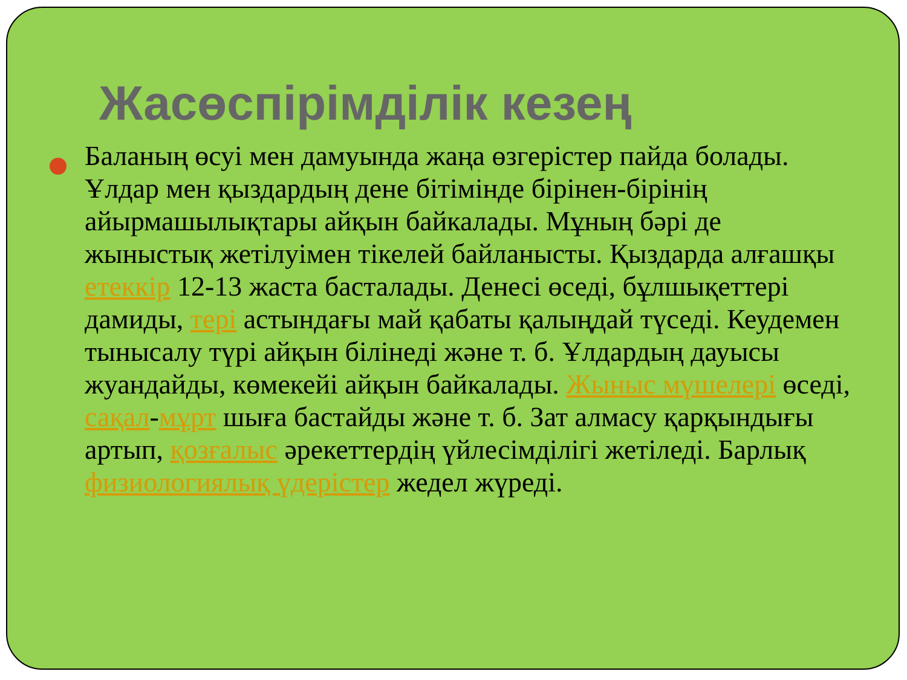Жасөспірімділік кезең
Баланың өсуі мен дамуында жаңа өзгерістер пайда болады. Ұлдар мен қыздардың дене бітімінде бірінен-бірінің айырмашылықтары айқын байкалады. Мұның бәрі де жыныстық жетілуімен тікелей байланысты. Қыздарда алғашқы етеккір 12-13 жаста басталады. Денесі өседі, бұлшықеттері дамиды, тері астындағы май қабаты қалыңдай түседі. Кеудемен тынысалу түрі айқын білінеді және т. б. Ұлдардың дауысы жуандайды, көмекейі айқын байкалады. Жыныс мүшелері өседі, сақал-мұрт шыға бастайды және т. б. Зат алмасу қарқындығы артып, қозғалыс әрекеттердің үйлесімділігі жетіледі. Барлық физиологиялық үдерістер жедел жүреді.